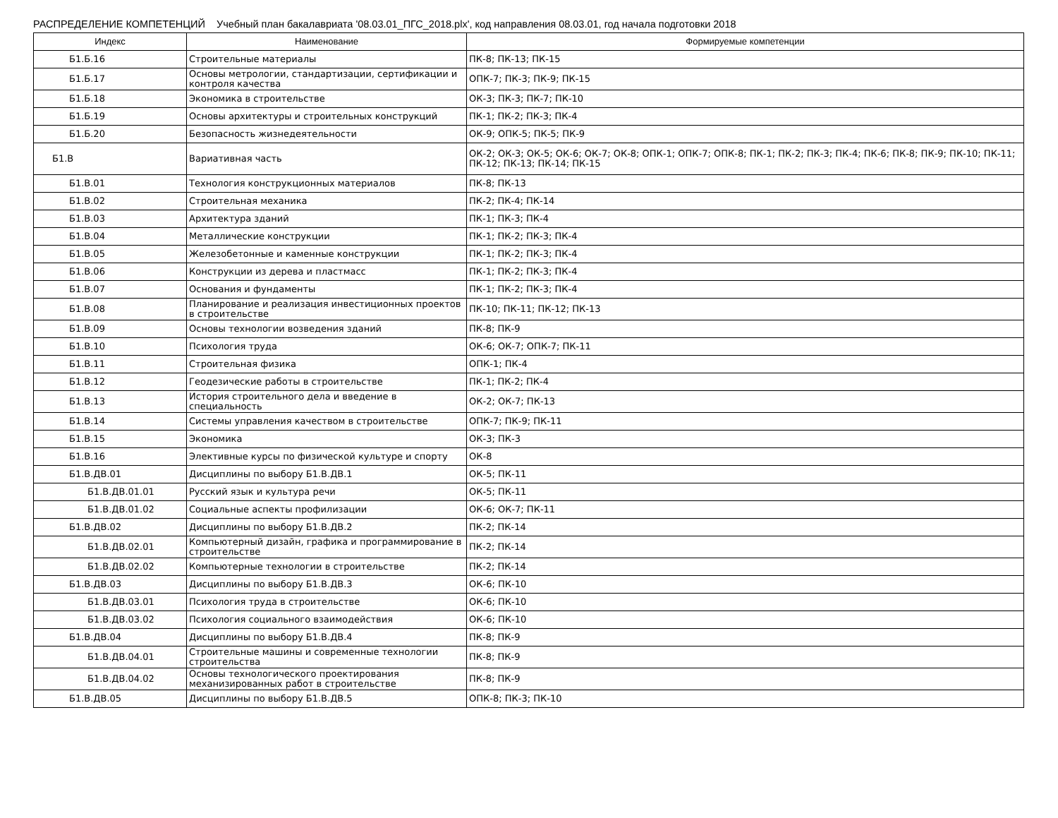РАСПРЕДЕЛЕНИЕ КОМПЕТЕНЦИЙ Учебный план бакалавриата '08.03.01_ПГС_2018.plx', код направления 08.03.01, год начала подготовки 2018
| Индекс | Наименование | Формируемые компетенции |
| --- | --- | --- |
| Б1.Б.16 | Строительные материалы | ПК-8; ПК-13; ПК-15 |
| Б1.Б.17 | Основы метрологии, стандартизации, сертификации и контроля качества | ОПК-7; ПК-3; ПК-9; ПК-15 |
| Б1.Б.18 | Экономика в строительстве | ОК-3; ПК-3; ПК-7; ПК-10 |
| Б1.Б.19 | Основы архитектуры и строительных конструкций | ПК-1; ПК-2; ПК-3; ПК-4 |
| Б1.Б.20 | Безопасность жизнедеятельности | ОК-9; ОПК-5; ПК-5; ПК-9 |
| Б1.В | Вариативная часть | ОК-2; ОК-3; ОК-5; ОК-6; ОК-7; ОК-8; ОПК-1; ОПК-7; ОПК-8; ПК-1; ПК-2; ПК-3; ПК-4; ПК-6; ПК-8; ПК-9; ПК-10; ПК-11; ПК-12; ПК-13; ПК-14; ПК-15 |
| Б1.В.01 | Технология конструкционных материалов | ПК-8; ПК-13 |
| Б1.В.02 | Строительная механика | ПК-2; ПК-4; ПК-14 |
| Б1.В.03 | Архитектура зданий | ПК-1; ПК-3; ПК-4 |
| Б1.В.04 | Металлические конструкции | ПК-1; ПК-2; ПК-3; ПК-4 |
| Б1.В.05 | Железобетонные и каменные конструкции | ПК-1; ПК-2; ПК-3; ПК-4 |
| Б1.В.06 | Конструкции из дерева и пластмасс | ПК-1; ПК-2; ПК-3; ПК-4 |
| Б1.В.07 | Основания и фундаменты | ПК-1; ПК-2; ПК-3; ПК-4 |
| Б1.В.08 | Планирование и реализация инвестиционных проектов в строительстве | ПК-10; ПК-11; ПК-12; ПК-13 |
| Б1.В.09 | Основы технологии возведения зданий | ПК-8; ПК-9 |
| Б1.В.10 | Психология труда | ОК-6; ОК-7; ОПК-7; ПК-11 |
| Б1.В.11 | Строительная физика | ОПК-1; ПК-4 |
| Б1.В.12 | Геодезические работы в строительстве | ПК-1; ПК-2; ПК-4 |
| Б1.В.13 | История строительного дела и введение в специальность | ОК-2; ОК-7; ПК-13 |
| Б1.В.14 | Системы управления качеством в строительстве | ОПК-7; ПК-9; ПК-11 |
| Б1.В.15 | Экономика | ОК-3; ПК-3 |
| Б1.В.16 | Элективные курсы по физической культуре и спорту | ОК-8 |
| Б1.В.ДВ.01 | Дисциплины по выбору Б1.В.ДВ.1 | ОК-5; ПК-11 |
| Б1.В.ДВ.01.01 | Русский язык и культура речи | ОК-5; ПК-11 |
| Б1.В.ДВ.01.02 | Социальные аспекты профилизации | ОК-6; ОК-7; ПК-11 |
| Б1.В.ДВ.02 | Дисциплины по выбору Б1.В.ДВ.2 | ПК-2; ПК-14 |
| Б1.В.ДВ.02.01 | Компьютерный дизайн, графика и программирование в строительстве | ПК-2; ПК-14 |
| Б1.В.ДВ.02.02 | Компьютерные технологии в строительстве | ПК-2; ПК-14 |
| Б1.В.ДВ.03 | Дисциплины по выбору Б1.В.ДВ.3 | ОК-6; ПК-10 |
| Б1.В.ДВ.03.01 | Психология труда в строительстве | ОК-6; ПК-10 |
| Б1.В.ДВ.03.02 | Психология социального взаимодействия | ОК-6; ПК-10 |
| Б1.В.ДВ.04 | Дисциплины по выбору Б1.В.ДВ.4 | ПК-8; ПК-9 |
| Б1.В.ДВ.04.01 | Строительные машины и современные технологии строительства | ПК-8; ПК-9 |
| Б1.В.ДВ.04.02 | Основы технологического проектирования механизированных работ в строительстве | ПК-8; ПК-9 |
| Б1.В.ДВ.05 | Дисциплины по выбору Б1.В.ДВ.5 | ОПК-8; ПК-3; ПК-10 |